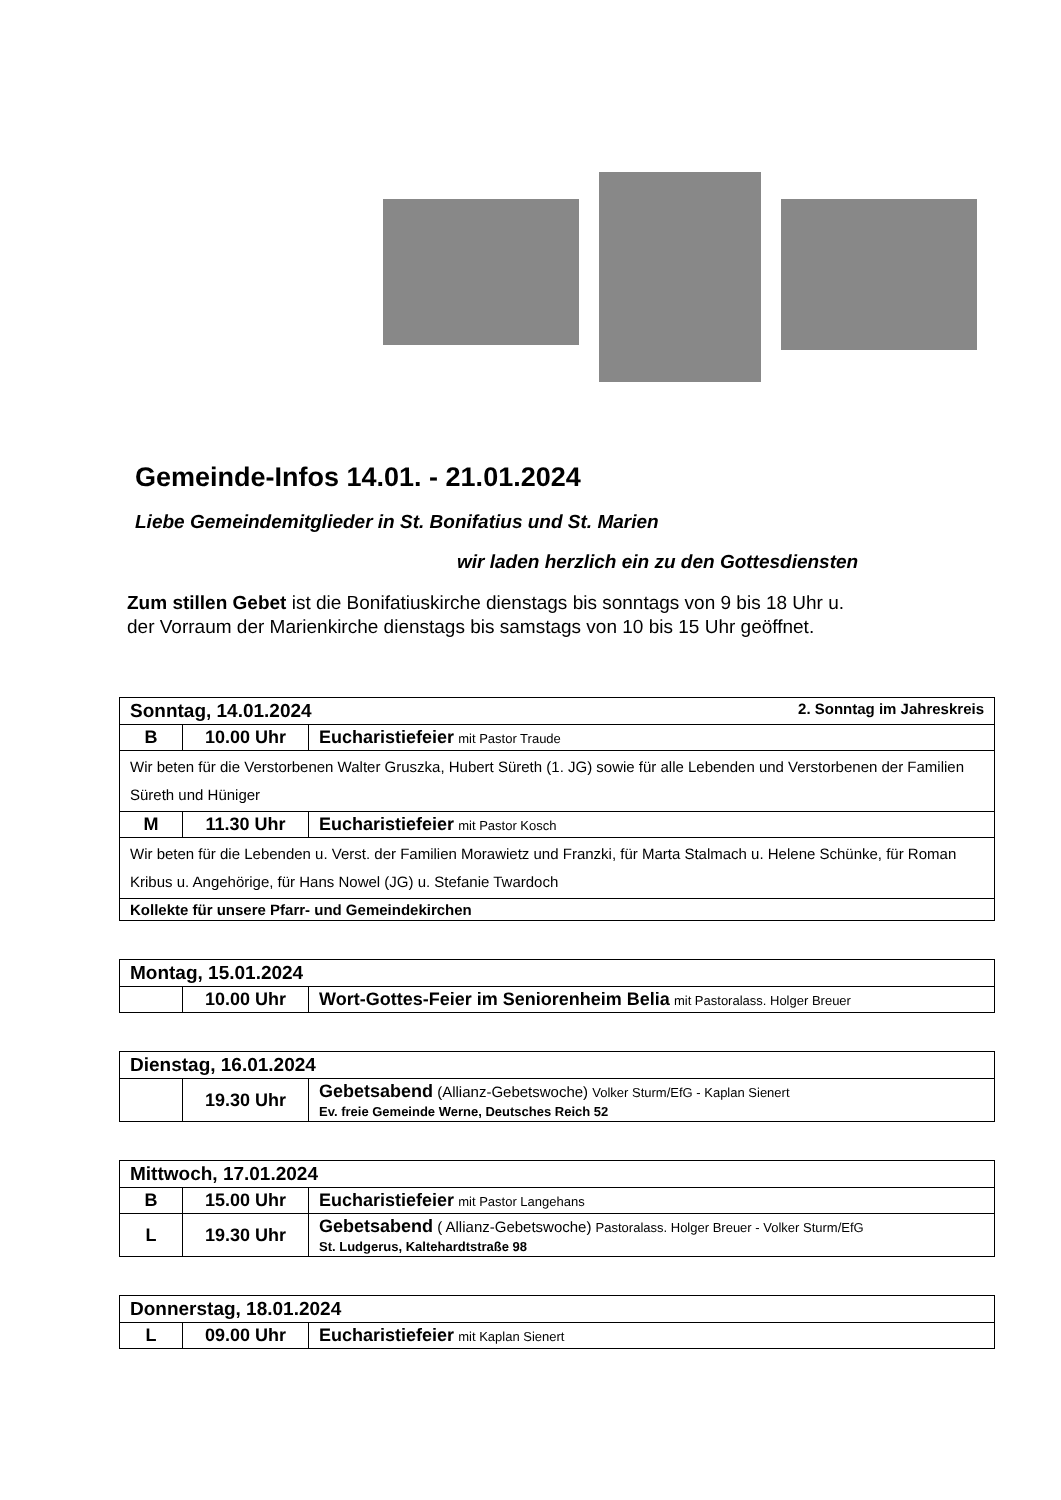Gemeinde-Infos 14.01. - 21.01.2024
Liebe Gemeindemitglieder in St. Bonifatius und St. Marien
wir laden herzlich ein zu den Gottesdiensten
Zum stillen Gebet ist die Bonifatiuskirche dienstags bis sonntags von 9 bis 18 Uhr u.
der Vorraum der Marienkirche dienstags bis samstags von 10 bis 15 Uhr geöffnet.
| Sonntag, 14.01.2024 2. Sonntag im Jahreskreis | | |
| B | 10.00 Uhr | Eucharistiefeier mit Pastor Traude |
| Wir beten für die Verstorbenen Walter Gruszka, Hubert Süreth (1. JG) sowie für alle Lebenden und Verstorbenen der Familien Süreth und Hüniger | | |
| M | 11.30 Uhr | Eucharistiefeier mit Pastor Kosch |
| Wir beten für die Lebenden u. Verst. der Familien Morawietz und Franzki, für Marta Stalmach u. Helene Schünke, für Roman Kribus u. Angehörige, für Hans Nowel (JG) u. Stefanie Twardoch | | |
| Kollekte für unsere Pfarr- und Gemeindekirchen | | |
| Montag, 15.01.2024 | | |
| | 10.00 Uhr | Wort-Gottes-Feier im Seniorenheim Belia mit Pastoralass. Holger Breuer |
| Dienstag, 16.01.2024 | | |
| | 19.30 Uhr | Gebetsabend (Allianz-Gebetswoche) Volker Sturm/EfG - Kaplan Sienert Ev. freie Gemeinde Werne, Deutsches Reich 52 |
| Mittwoch, 17.01.2024 | | |
| B | 15.00 Uhr | Eucharistiefeier mit Pastor Langehans |
| L | 19.30 Uhr | Gebetsabend ( Allianz-Gebetswoche) Pastoralass. Holger Breuer - Volker Sturm/EfG St. Ludgerus, Kaltehardtstraße 98 |
| Donnerstag, 18.01.2024 | | |
| L | 09.00 Uhr | Eucharistiefeier mit Kaplan Sienert |